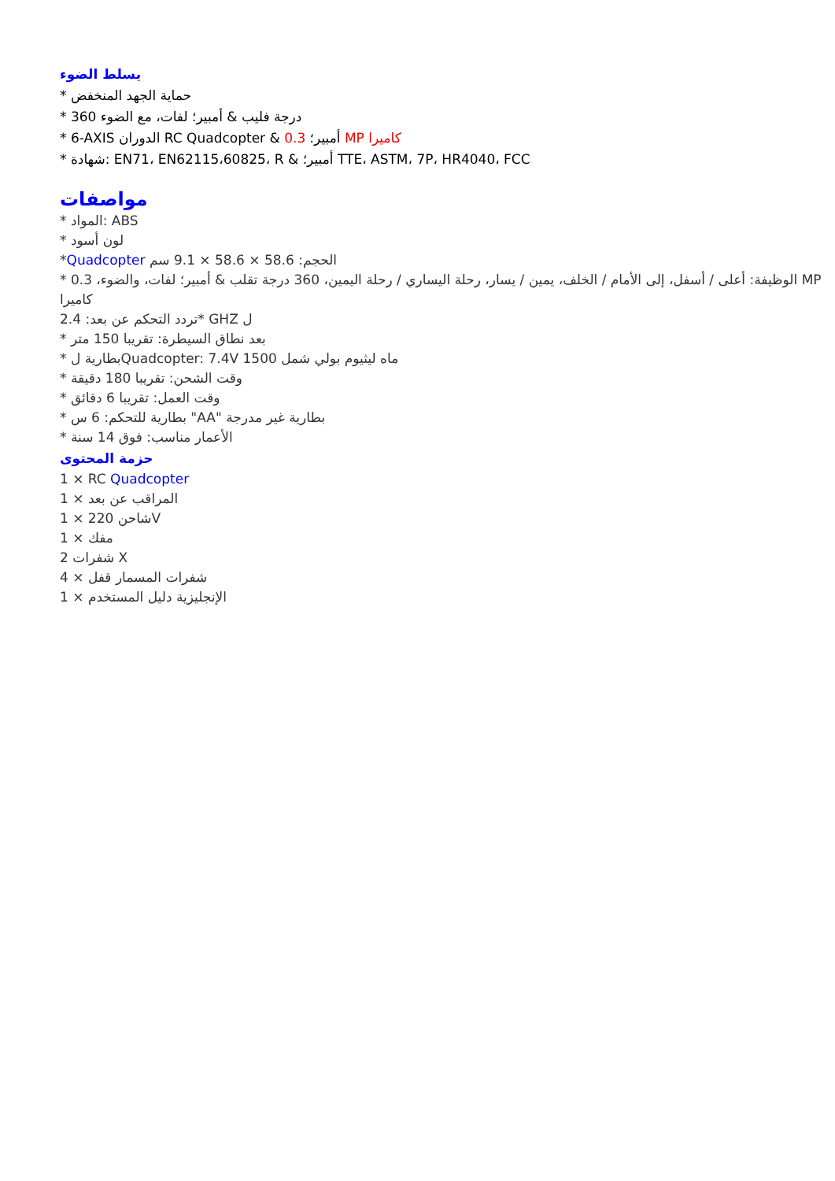يسلط الضوء
* حماية الجهد المنخفض
* 360 درجة فليب & أمبير؛ لفات، مع الضوء
* 6-AXIS الدوران RC Quadcopter & 0.3 أمبير؛ MP كاميرا
* شهادة: EN71، EN62115،60825، R & أمبير؛ TTE، ASTM، 7P، HR4040، FCC
مواصفات
* المواد: ABS
* لون أسود
*Quadcopter الحجم: 58.6 × 58.6 × 9.1 سم
* الوظيفة: أعلى / أسفل، إلى الأمام / الخلف، يمين / يسار، رحلة اليساري / رحلة اليمين، 360 درجة تقلب & أمبير؛ لفات، والضوء، 0.3 MP كاميرا
2.4 :تردد التحكم عن بعد* GHZ ل
* بعد نطاق السيطرة: تقريبا 150 متر
* بطارية لQuadcopter: 7.4V 1500 ماه ليثيوم بولي شمل
* وقت الشحن: تقريبا 180 دقيقة
* وقت العمل: تقريبا 6 دقائق
* بطارية للتحكم: 6 س "AA" بطارية غير مدرجة
* الأعمار مناسب: فوق 14 سنة
حزمة المحتوى
1 × RC Quadcopter
1 × المراقب عن بعد
1 × 220 شاحنV
1 × مفك
2 شفرات X
4 × شفرات المسمار قفل
1 × الإنجليزية دليل المستخدم